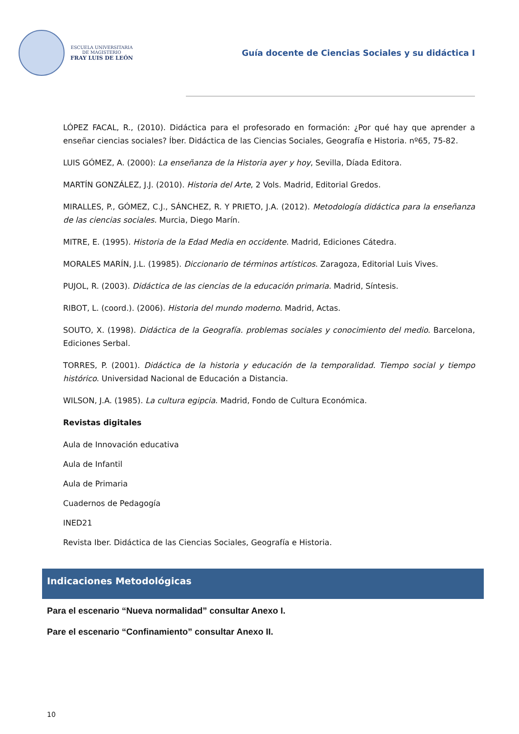ESCUELA UNIVERSITARIA
DE MAGISTERIO
FRAY LUIS DE LEÓN
Guía docente de Ciencias Sociales y su didáctica I
LÓPEZ FACAL, R., (2010). Didáctica para el profesorado en formación: ¿Por qué hay que aprender a enseñar ciencias sociales? Íber. Didáctica de las Ciencias Sociales, Geografía e Historia. nº65, 75-82.
LUIS GÓMEZ, A. (2000): La enseñanza de la Historia ayer y hoy, Sevilla, Díada Editora.
MARTÍN GONZÁLEZ, J.J. (2010). Historia del Arte, 2 Vols. Madrid, Editorial Gredos.
MIRALLES, P., GÓMEZ, C.J., SÁNCHEZ, R. Y PRIETO, J.A. (2012). Metodología didáctica para la enseñanza de las ciencias sociales. Murcia, Diego Marín.
MITRE, E. (1995). Historia de la Edad Media en occidente. Madrid, Ediciones Cátedra.
MORALES MARÍN, J.L. (19985). Diccionario de términos artísticos. Zaragoza, Editorial Luis Vives.
PUJOL, R. (2003). Didáctica de las ciencias de la educación primaria. Madrid, Síntesis.
RIBOT, L. (coord.). (2006). Historia del mundo moderno. Madrid, Actas.
SOUTO, X. (1998). Didáctica de la Geografía. problemas sociales y conocimiento del medio. Barcelona, Ediciones Serbal.
TORRES, P. (2001). Didáctica de la historia y educación de la temporalidad. Tiempo social y tiempo histórico. Universidad Nacional de Educación a Distancia.
WILSON, J.A. (1985). La cultura egipcia. Madrid, Fondo de Cultura Económica.
Revistas digitales
Aula de Innovación educativa
Aula de Infantil
Aula de Primaria
Cuadernos de Pedagogía
INED21
Revista Iber. Didáctica de las Ciencias Sociales, Geografía e Historia.
Indicaciones Metodológicas
Para el escenario “Nueva normalidad” consultar Anexo I.
Pare el escenario “Confinamiento” consultar Anexo II.
10